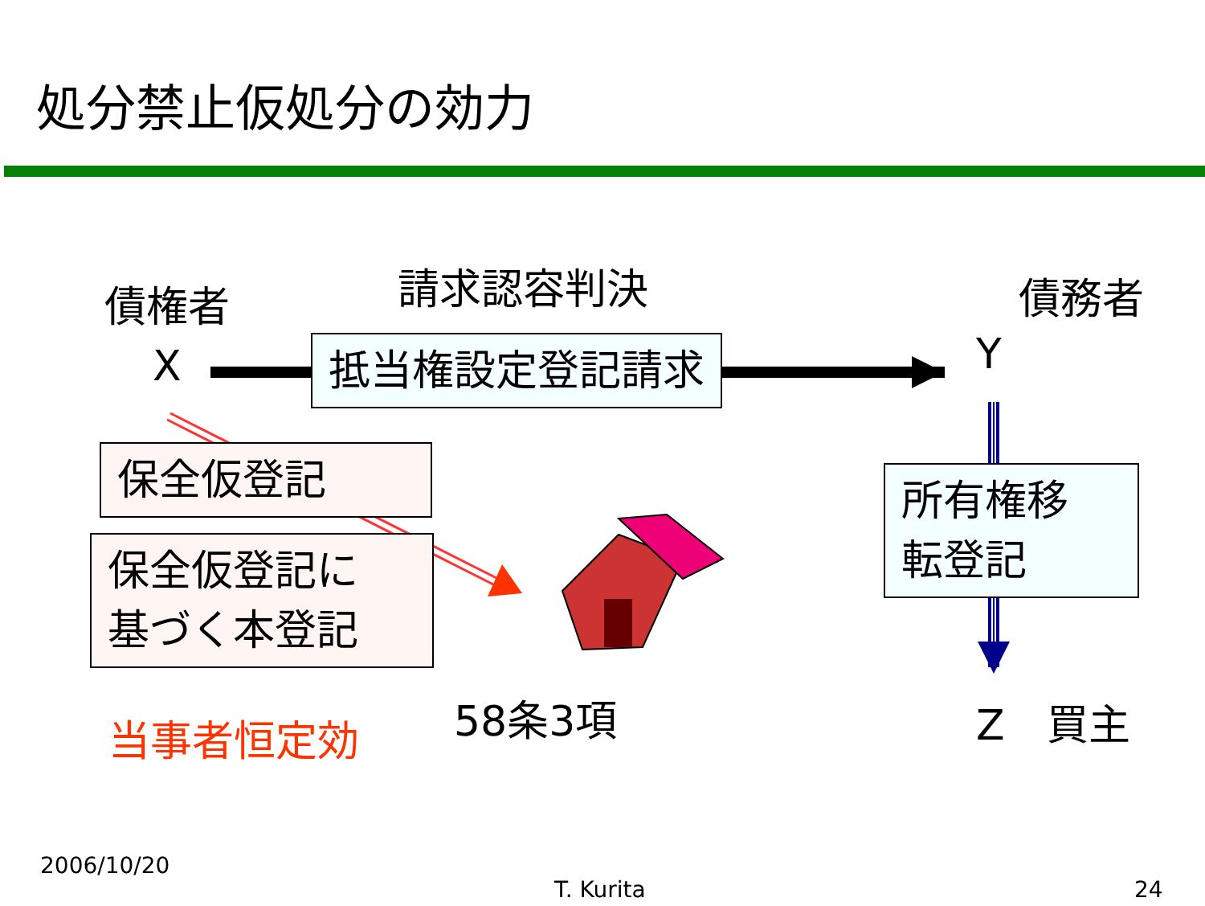処分禁止仮処分の効力
債権者 請求認容判決 債務者
X 抵当権設定登記請求 Y
保全仮登記
保全仮登記に
基づく本登記
所有権移
転登記
当事者恒定効 58条3項 Z　買主
2006/10/20
T. Kurita 24